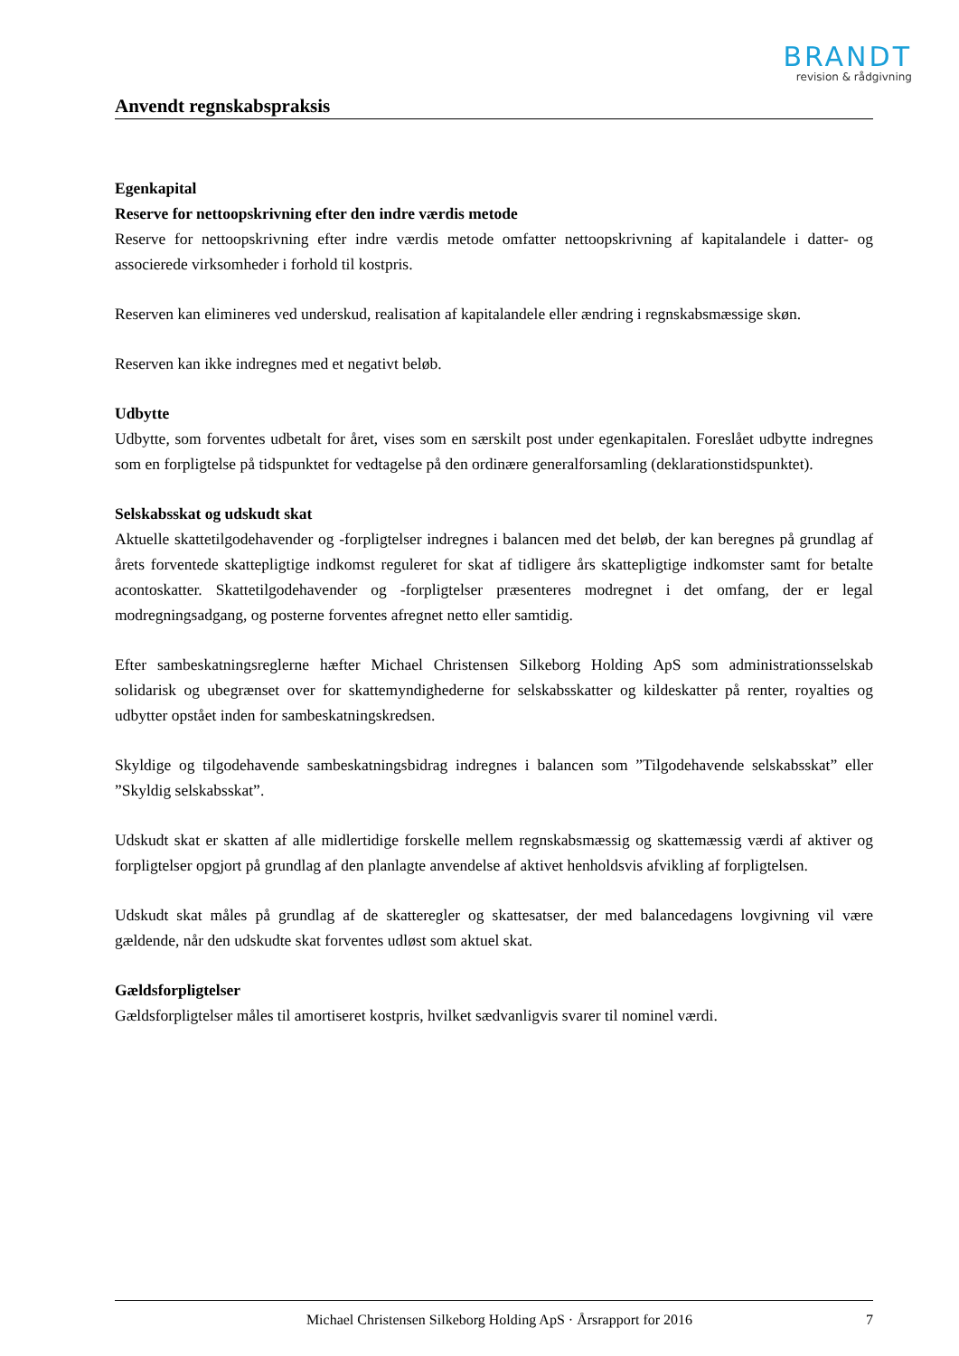BRANDT
revision & rådgivning
Anvendt regnskabspraksis
Egenkapital
Reserve for nettoopskrivning efter den indre værdis metode
Reserve for nettoopskrivning efter indre værdis metode omfatter nettoopskrivning af kapitalandele i datter- og associerede virksomheder i forhold til kostpris.
Reserven kan elimineres ved underskud, realisation af kapitalandele eller ændring i regnskabsmæssige skøn.
Reserven kan ikke indregnes med et negativt beløb.
Udbytte
Udbytte, som forventes udbetalt for året, vises som en særskilt post under egenkapitalen. Foreslået udbytte indregnes som en forpligtelse på tidspunktet for vedtagelse på den ordinære generalforsamling (deklarationstidspunktet).
Selskabsskat og udskudt skat
Aktuelle skattetilgodehavender og -forpligtelser indregnes i balancen med det beløb, der kan beregnes på grundlag af årets forventede skattepligtige indkomst reguleret for skat af tidligere års skattepligtige indkomster samt for betalte acontoskatter. Skattetilgodehavender og -forpligtelser præsenteres modregnet i det omfang, der er legal modregningsadgang, og posterne forventes afregnet netto eller samtidig.
Efter sambeskatningsreglerne hæfter Michael Christensen Silkeborg Holding ApS som administrationsselskab solidarisk og ubegrænset over for skattemyndighederne for selskabsskatter og kildeskatter på renter, royalties og udbytter opstået inden for sambeskatningskredsen.
Skyldige og tilgodehavende sambeskatningsbidrag indregnes i balancen som ”Tilgodehavende selskabsskat” eller ”Skyldig selskabsskat”.
Udskudt skat er skatten af alle midlertidige forskelle mellem regnskabsmæssig og skattemæssig værdi af aktiver og forpligtelser opgjort på grundlag af den planlagte anvendelse af aktivet henholdsvis afvikling af forpligtelsen.
Udskudt skat måles på grundlag af de skatteregler og skattesatser, der med balancedagens lovgivning vil være gældende, når den udskudte skat forventes udløst som aktuel skat.
Gældsforpligtelser
Gældsforpligtelser måles til amortiseret kostpris, hvilket sædvanligvis svarer til nominel værdi.
Michael Christensen Silkeborg Holding ApS · Årsrapport for 2016 7